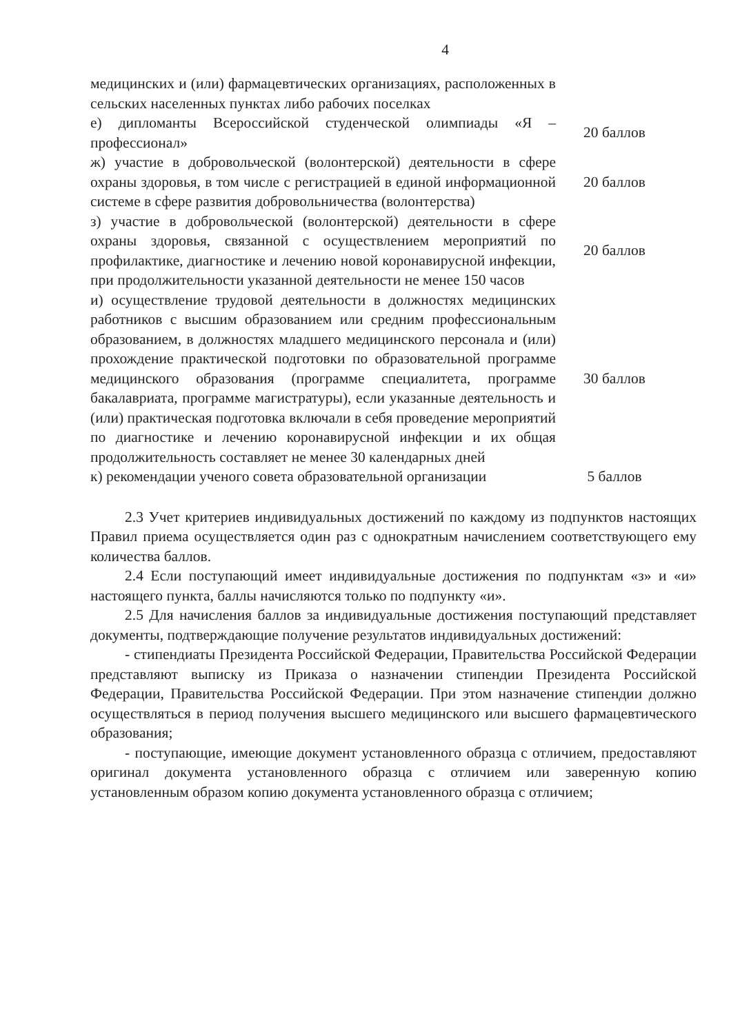4
| медицинских и (или) фармацевтических организациях, расположенных в сельских населенных пунктах либо рабочих поселках | |
| е) дипломанты Всероссийской студенческой олимпиады «Я – профессионал» | 20 баллов |
| ж) участие в добровольческой (волонтерской) деятельности в сфере охраны здоровья, в том числе с регистрацией в единой информационной системе в сфере развития добровольничества (волонтерства) | 20 баллов |
| з) участие в добровольческой (волонтерской) деятельности в сфере охраны здоровья, связанной с осуществлением мероприятий по профилактике, диагностике и лечению новой коронавирусной инфекции, при продолжительности указанной деятельности не менее 150 часов | 20 баллов |
| и) осуществление трудовой деятельности в должностях медицинских работников с высшим образованием или средним профессиональным образованием, в должностях младшего медицинского персонала и (или) прохождение практической подготовки по образовательной программе медицинского образования (программе специалитета, программе бакалавриата, программе магистратуры), если указанные деятельность и (или) практическая подготовка включали в себя проведение мероприятий по диагностике и лечению коронавирусной инфекции и их общая продолжительность составляет не менее 30 календарных дней | 30 баллов |
| к) рекомендации ученого совета образовательной организации | 5 баллов |
2.3 Учет критериев индивидуальных достижений по каждому из подпунктов настоящих Правил приема осуществляется один раз с однократным начислением соответствующего ему количества баллов.
2.4 Если поступающий имеет индивидуальные достижения по подпунктам «з» и «и» настоящего пункта, баллы начисляются только по подпункту «и».
2.5 Для начисления баллов за индивидуальные достижения поступающий представляет документы, подтверждающие получение результатов индивидуальных достижений:
- стипендиаты Президента Российской Федерации, Правительства Российской Федерации представляют выписку из Приказа о назначении стипендии Президента Российской Федерации, Правительства Российской Федерации. При этом назначение стипендии должно осуществляться в период получения высшего медицинского или высшего фармацевтического образования;
- поступающие, имеющие документ установленного образца с отличием, предоставляют оригинал документа установленного образца с отличием или заверенную копию установленным образом копию документа установленного образца с отличием;